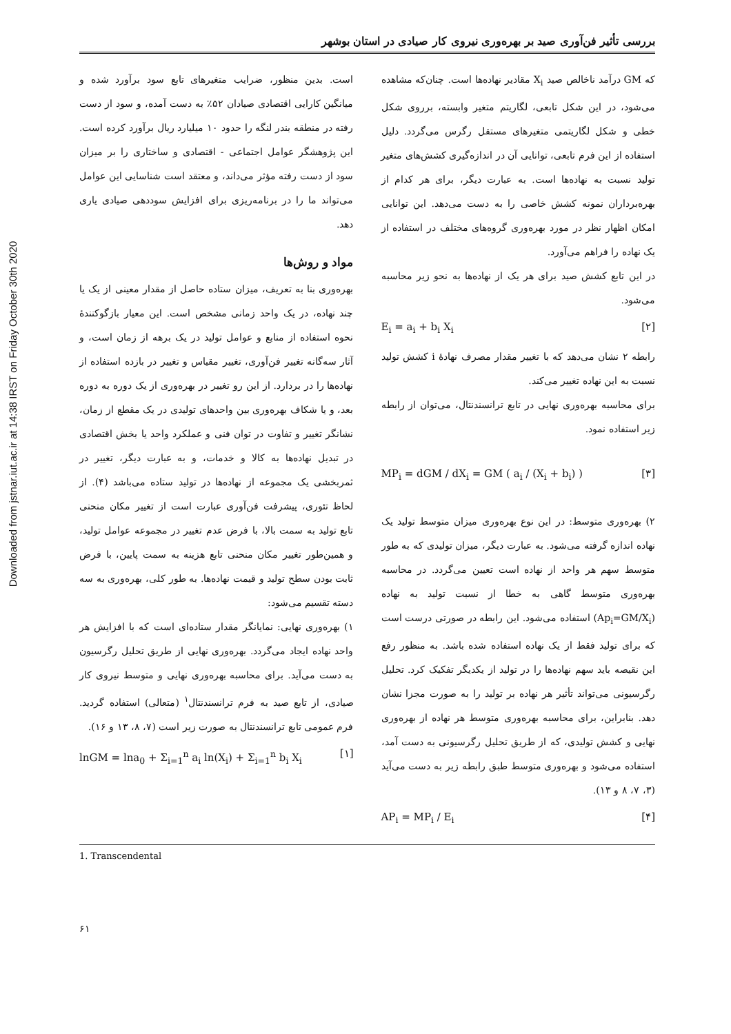Downloaded from jstnar.iut.ac.ir at 14:38 IRST on Friday October 30th 2020
بررسی تأثیر فن‌آوری صید بر بهره‌وری نیروی کار صیادی در استان بوشهر
است. بدین منظور، ضرایب متغیرهای تابع سود برآورد شده و میانگین کارایی اقتصادی صیادان ۵۲٪ به دست آمده، و سود از دست رفته در منطقه بندر لنگه را حدود ۱۰ میلیارد ریال برآورد کرده است. این پژوهشگر عوامل اجتماعی - اقتصادی و ساختاری را بر میزان سود از دست رفته مؤثر می‌داند، و معتقد است شناسایی این عوامل می‌تواند ما را در برنامه‌ریزی برای افزایش سوددهی صیادی یاری دهد.
مواد و روش‌ها
بهره‌وری بنا به تعریف، میزان ستاده حاصل از مقدار معینی از یک یا چند نهاده، در یک واحد زمانی مشخص است. این معیار بازگوکنندهٔ نحوه استفاده از منابع و عوامل تولید در یک برهه از زمان است، و آثار سه‌گانه تغییر فن‌آوری، تغییر مقیاس و تغییر در بازده استفاده از نهاده‌ها را در بردارد. از این رو تغییر در بهره‌وری از یک دوره به دوره بعد، و یا شکاف بهره‌وری بین واحدهای تولیدی در یک مقطع از زمان، نشانگر تغییر و تفاوت در توان فنی و عملکرد واحد یا بخش اقتصادی در تبدیل نهاده‌ها به کالا و خدمات، و به عبارت دیگر، تغییر در ثمربخشی یک مجموعه از نهاده‌ها در تولید ستاده می‌باشد (۴). از لحاظ تئوری، پیشرفت فن‌آوری عبارت است از تغییر مکان منحنی تابع تولید به سمت بالا، با فرض عدم تغییر در مجموعه عوامل تولید، و همین‌طور تغییر مکان منحنی تابع هزینه به سمت پایین، با فرض ثابت بودن سطح تولید و قیمت نهاده‌ها. به طور کلی، بهره‌وری به سه دسته تقسیم می‌شود:
۱) بهره‌وری نهایی: نمایانگر مقدار ستاده‌ای است که با افزایش هر واحد نهاده ایجاد می‌گردد. بهره‌وری نهایی از طریق تحلیل رگرسیون به دست می‌آید. برای محاسبه بهره‌وری نهایی و متوسط نیروی کار صیادی، از تابع صید به فرم ترانسندنتال<sup>۱</sup> (متعالی) استفاده گردید. فرم عمومی تابع ترانسندنتال به صورت زیر است (۷، ۸، ۱۳ و ۱۶).
lnGM = lna<sub>0</sub> + Σ<sub>i=1</sub><sup>n</sup> a<sub>i</sub> ln(X<sub>i</sub>) + Σ<sub>i=1</sub><sup>n</sup> b<sub>i</sub> X<sub>i</sub> [۱]
که GM درآمد ناخالص صید X<sub>i</sub> مقادیر نهاده‌ها است. چنان‌که مشاهده می‌شود، در این شکل تابعی، لگاریتم متغیر وابسته، برروی شکل خطی و شکل لگاریتمی متغیرهای مستقل رگرس می‌گردد. دلیل استفاده از این فرم تابعی، توانایی آن در اندازه‌گیری کشش‌های متغیر تولید نسبت به نهاده‌ها است. به عبارت دیگر، برای هر کدام از بهره‌برداران نمونه کشش خاصی را به دست می‌دهد. این توانایی امکان اظهار نظر در مورد بهره‌وری گروه‌های مختلف در استفاده از یک نهاده را فراهم می‌آورد.
در این تابع کشش صید برای هر یک از نهاده‌ها به نحو زیر محاسبه می‌شود.
E<sub>i</sub> = a<sub>i</sub> + b<sub>i</sub> X<sub>i</sub> [۲]
رابطه ۲ نشان می‌دهد که با تغییر مقدار مصرف نهادهٔ i کشش تولید نسبت به این نهاده تغییر می‌کند.
برای محاسبه بهره‌وری نهایی در تابع ترانسندنتال، می‌توان از رابطه زیر استفاده نمود.
MP<sub>i</sub> = dGM / dX<sub>i</sub> = GM ( a<sub>i</sub> / (X<sub>i</sub> + b<sub>i</sub>) ) [۳]
۲) بهره‌وری متوسط: در این نوع بهره‌وری میزان متوسط تولید یک نهاده اندازه گرفته می‌شود. به عبارت دیگر، میزان تولیدی که به طور متوسط سهم هر واحد از نهاده است تعیین می‌گردد. در محاسبه بهره‌وری متوسط گاهی به خطا از نسبت تولید به نهاده (Ap<sub>i</sub>=GM/X<sub>i</sub>) استفاده می‌شود. این رابطه در صورتی درست است که برای تولید فقط از یک نهاده استفاده شده باشد. به منظور رفع این نقیصه باید سهم نهاده‌ها را در تولید از یکدیگر تفکیک کرد. تحلیل رگرسیونی می‌تواند تأثیر هر نهاده بر تولید را به صورت مجزا نشان دهد. بنابراین، برای محاسبه بهره‌وری متوسط هر نهاده از بهره‌وری نهایی و کشش تولیدی، که از طریق تحلیل رگرسیونی به دست آمد، استفاده می‌شود و بهره‌وری متوسط طبق رابطه زیر به دست می‌آید (۳، ۷، ۸ و ۱۳).
AP<sub>i</sub> = MP<sub>i</sub> / E<sub>i</sub> [۴]
1. Transcendental
۶۱